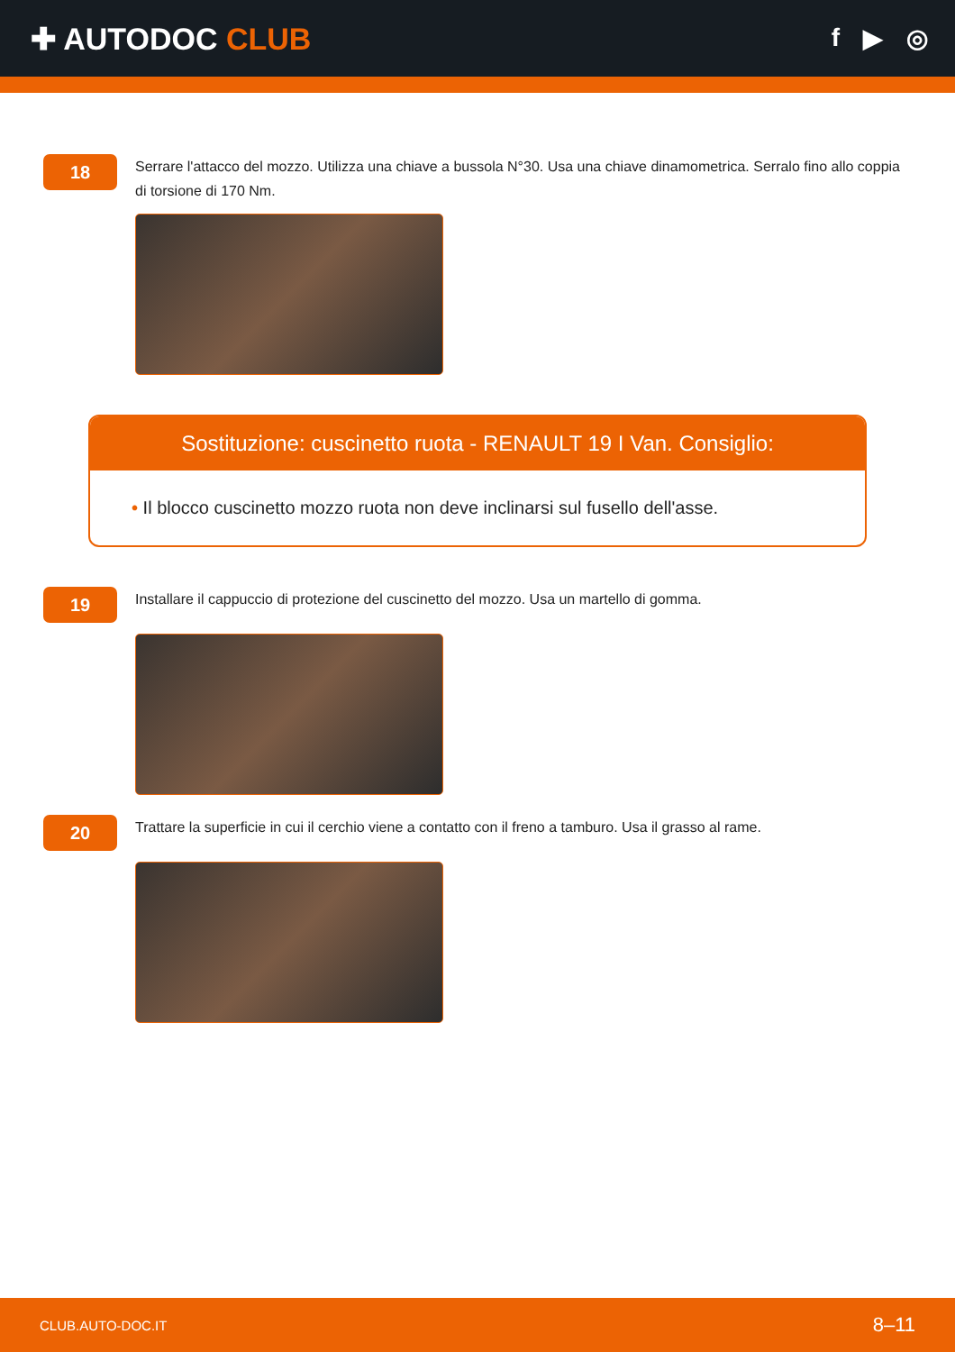✚ AUTODOC CLUB
f ▶ ◎
18
Serrare l'attacco del mozzo. Utilizza una chiave a bussola N°30. Usa una chiave dinamometrica. Serralo fino allo coppia di torsione di 170 Nm.
Sostituzione: cuscinetto ruota - RENAULT 19 I Van. Consiglio:
• Il blocco cuscinetto mozzo ruota non deve inclinarsi sul fusello dell'asse.
19
Installare il cappuccio di protezione del cuscinetto del mozzo. Usa un martello di gomma.
20
Trattare la superficie in cui il cerchio viene a contatto con il freno a tamburo. Usa il grasso al rame.
CLUB.AUTO-DOC.IT 8–11